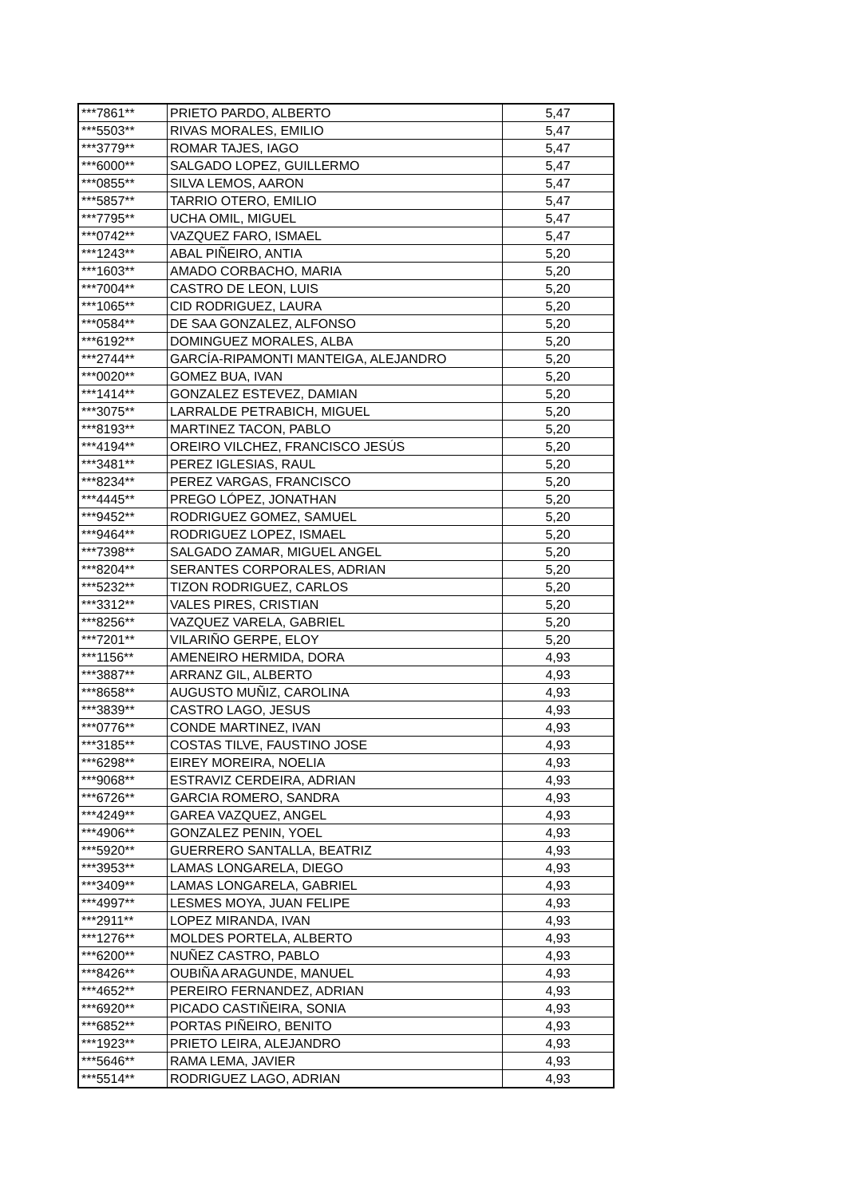| ***7861** | PRIETO PARDO, ALBERTO | 5,47 |
| ***5503** | RIVAS MORALES, EMILIO | 5,47 |
| ***3779** | ROMAR TAJES, IAGO | 5,47 |
| ***6000** | SALGADO LOPEZ, GUILLERMO | 5,47 |
| ***0855** | SILVA LEMOS, AARON | 5,47 |
| ***5857** | TARRIO OTERO, EMILIO | 5,47 |
| ***7795** | UCHA OMIL, MIGUEL | 5,47 |
| ***0742** | VAZQUEZ FARO, ISMAEL | 5,47 |
| ***1243** | ABAL PIÑEIRO, ANTIA | 5,20 |
| ***1603** | AMADO CORBACHO, MARIA | 5,20 |
| ***7004** | CASTRO DE LEON, LUIS | 5,20 |
| ***1065** | CID RODRIGUEZ, LAURA | 5,20 |
| ***0584** | DE SAA GONZALEZ, ALFONSO | 5,20 |
| ***6192** | DOMINGUEZ MORALES, ALBA | 5,20 |
| ***2744** | GARCÍA-RIPAMONTI MANTEIGA, ALEJANDRO | 5,20 |
| ***0020** | GOMEZ BUA, IVAN | 5,20 |
| ***1414** | GONZALEZ ESTEVEZ, DAMIAN | 5,20 |
| ***3075** | LARRALDE PETRABICH, MIGUEL | 5,20 |
| ***8193** | MARTINEZ TACON, PABLO | 5,20 |
| ***4194** | OREIRO VILCHEZ, FRANCISCO JESÚS | 5,20 |
| ***3481** | PEREZ IGLESIAS, RAUL | 5,20 |
| ***8234** | PEREZ VARGAS, FRANCISCO | 5,20 |
| ***4445** | PREGO LÓPEZ, JONATHAN | 5,20 |
| ***9452** | RODRIGUEZ GOMEZ, SAMUEL | 5,20 |
| ***9464** | RODRIGUEZ LOPEZ, ISMAEL | 5,20 |
| ***7398** | SALGADO ZAMAR, MIGUEL ANGEL | 5,20 |
| ***8204** | SERANTES CORPORALES, ADRIAN | 5,20 |
| ***5232** | TIZON RODRIGUEZ, CARLOS | 5,20 |
| ***3312** | VALES PIRES, CRISTIAN | 5,20 |
| ***8256** | VAZQUEZ VARELA, GABRIEL | 5,20 |
| ***7201** | VILARIÑO GERPE, ELOY | 5,20 |
| ***1156** | AMENEIRO HERMIDA, DORA | 4,93 |
| ***3887** | ARRANZ GIL, ALBERTO | 4,93 |
| ***8658** | AUGUSTO MUÑIZ, CAROLINA | 4,93 |
| ***3839** | CASTRO LAGO, JESUS | 4,93 |
| ***0776** | CONDE MARTINEZ, IVAN | 4,93 |
| ***3185** | COSTAS TILVE, FAUSTINO JOSE | 4,93 |
| ***6298** | EIREY MOREIRA, NOELIA | 4,93 |
| ***9068** | ESTRAVIZ CERDEIRA, ADRIAN | 4,93 |
| ***6726** | GARCIA ROMERO, SANDRA | 4,93 |
| ***4249** | GAREA VAZQUEZ, ANGEL | 4,93 |
| ***4906** | GONZALEZ PENIN, YOEL | 4,93 |
| ***5920** | GUERRERO SANTALLA, BEATRIZ | 4,93 |
| ***3953** | LAMAS LONGARELA, DIEGO | 4,93 |
| ***3409** | LAMAS LONGARELA, GABRIEL | 4,93 |
| ***4997** | LESMES MOYA, JUAN FELIPE | 4,93 |
| ***2911** | LOPEZ MIRANDA, IVAN | 4,93 |
| ***1276** | MOLDES PORTELA, ALBERTO | 4,93 |
| ***6200** | NUÑEZ CASTRO, PABLO | 4,93 |
| ***8426** | OUBIÑA ARAGUNDE, MANUEL | 4,93 |
| ***4652** | PEREIRO FERNANDEZ, ADRIAN | 4,93 |
| ***6920** | PICADO CASTIÑEIRA, SONIA | 4,93 |
| ***6852** | PORTAS PIÑEIRO, BENITO | 4,93 |
| ***1923** | PRIETO LEIRA, ALEJANDRO | 4,93 |
| ***5646** | RAMA LEMA, JAVIER | 4,93 |
| ***5514** | RODRIGUEZ LAGO, ADRIAN | 4,93 |